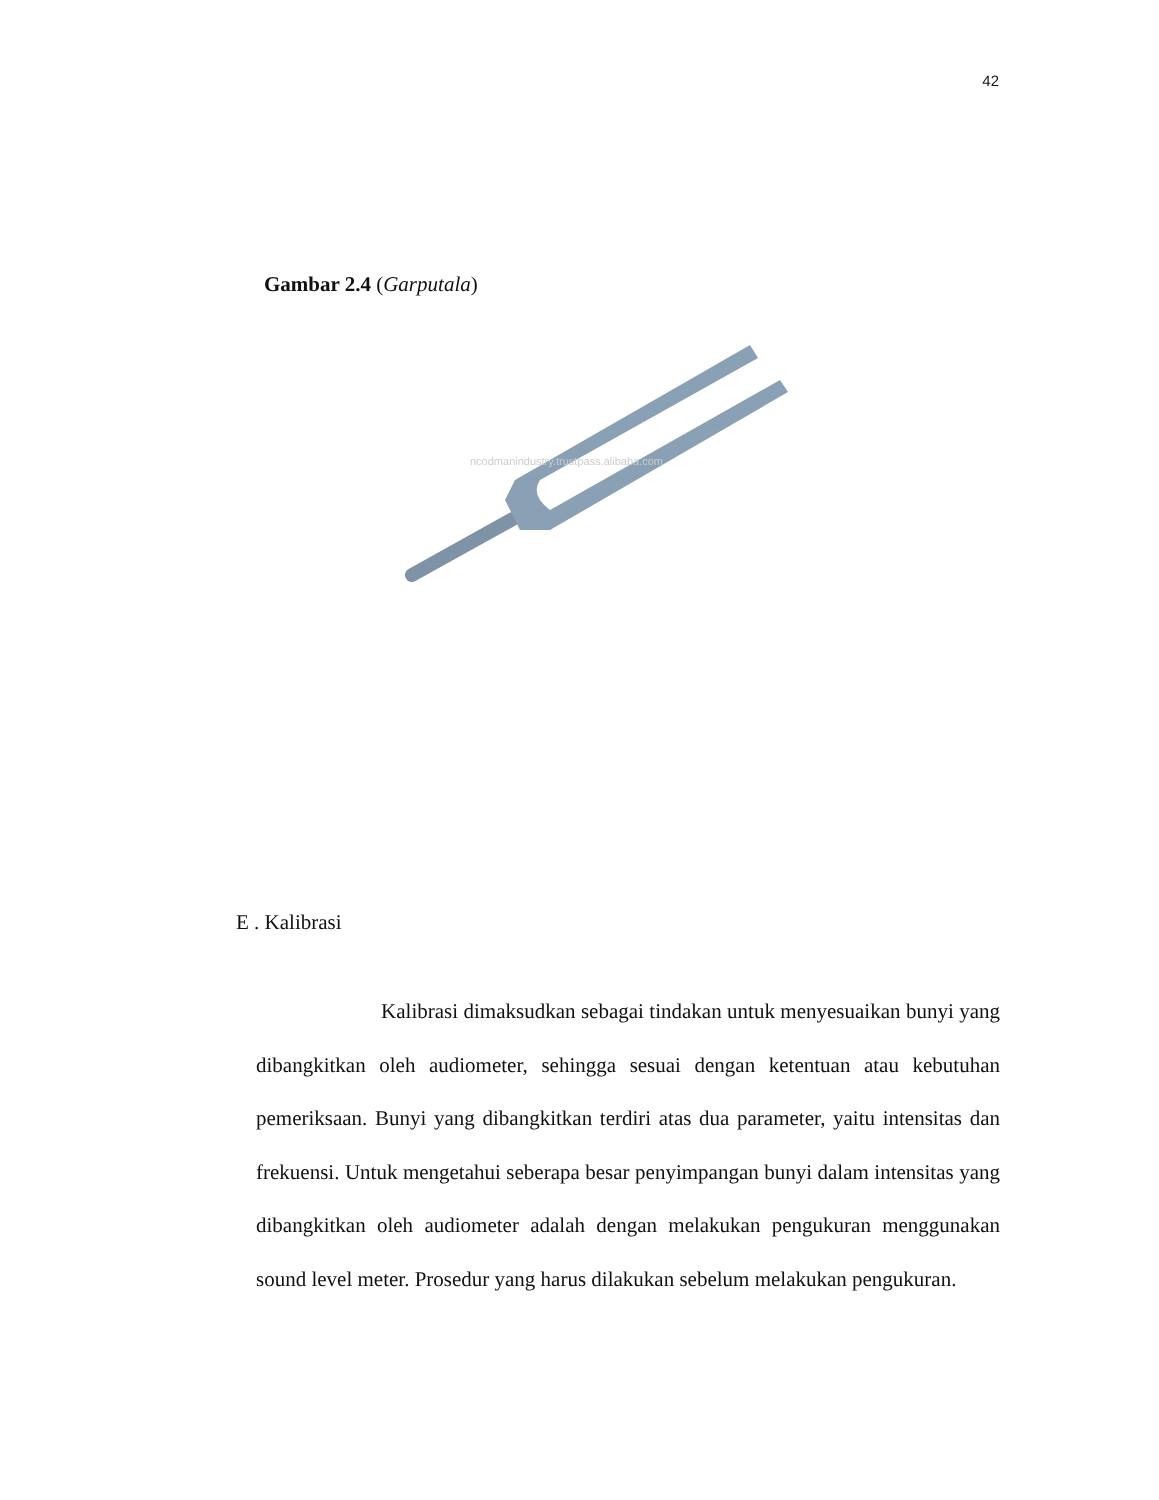42
Gambar 2.4 (Garputala)
ncodmanindustry.trustpass.alibaba.com
E . Kalibrasi
Kalibrasi dimaksudkan sebagai tindakan untuk menyesuaikan bunyi yang dibangkitkan oleh audiometer, sehingga sesuai dengan ketentuan atau kebutuhan pemeriksaan. Bunyi yang dibangkitkan terdiri atas dua parameter, yaitu intensitas dan frekuensi. Untuk mengetahui seberapa besar penyimpangan bunyi dalam intensitas yang dibangkitkan oleh audiometer adalah dengan melakukan pengukuran menggunakan sound level meter. Prosedur yang harus dilakukan sebelum melakukan pengukuran.